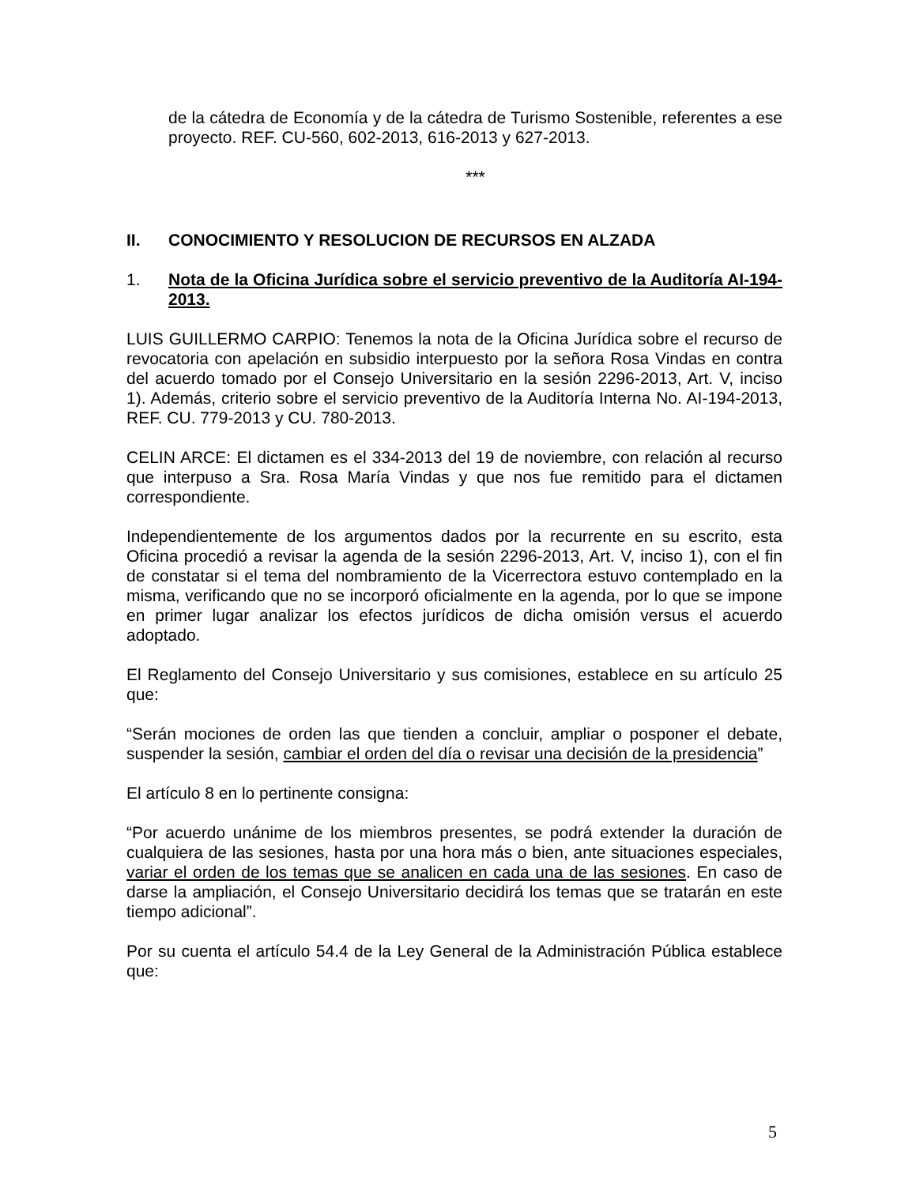de la cátedra de Economía y de la cátedra de Turismo Sostenible, referentes a ese proyecto. REF. CU-560, 602-2013, 616-2013 y 627-2013.
***
II. CONOCIMIENTO Y RESOLUCION DE RECURSOS EN ALZADA
1. Nota de la Oficina Jurídica sobre el servicio preventivo de la Auditoría AI-194-2013.
LUIS GUILLERMO CARPIO: Tenemos la nota de la Oficina Jurídica sobre el recurso de revocatoria con apelación en subsidio interpuesto por la señora Rosa Vindas en contra del acuerdo tomado por el Consejo Universitario en la sesión 2296-2013, Art. V, inciso 1). Además, criterio sobre el servicio preventivo de la Auditoría Interna No. AI-194-2013, REF. CU. 779-2013 y CU. 780-2013.
CELIN ARCE: El dictamen es el 334-2013 del 19 de noviembre, con relación al recurso que interpuso a Sra. Rosa María Vindas y que nos fue remitido para el dictamen correspondiente.
Independientemente de los argumentos dados por la recurrente en su escrito, esta Oficina procedió a revisar la agenda de la sesión 2296-2013, Art. V, inciso 1), con el fin de constatar si el tema del nombramiento de la Vicerrectora estuvo contemplado en la misma, verificando que no se incorporó oficialmente en la agenda, por lo que se impone en primer lugar analizar los efectos jurídicos de dicha omisión versus el acuerdo adoptado.
El Reglamento del Consejo Universitario y sus comisiones, establece en su artículo 25 que:
“Serán mociones de orden las que tienden a concluir, ampliar o posponer el debate, suspender la sesión, cambiar el orden del día o revisar una decisión de la presidencia”
El artículo 8 en lo pertinente consigna:
“Por acuerdo unánime de los miembros presentes, se podrá extender la duración de cualquiera de las sesiones, hasta por una hora más o bien, ante situaciones especiales, variar el orden de los temas que se analicen en cada una de las sesiones. En caso de darse la ampliación, el Consejo Universitario decidirá los temas que se tratarán en este tiempo adicional”.
Por su cuenta el artículo 54.4 de la Ley General de la Administración Pública establece que:
5